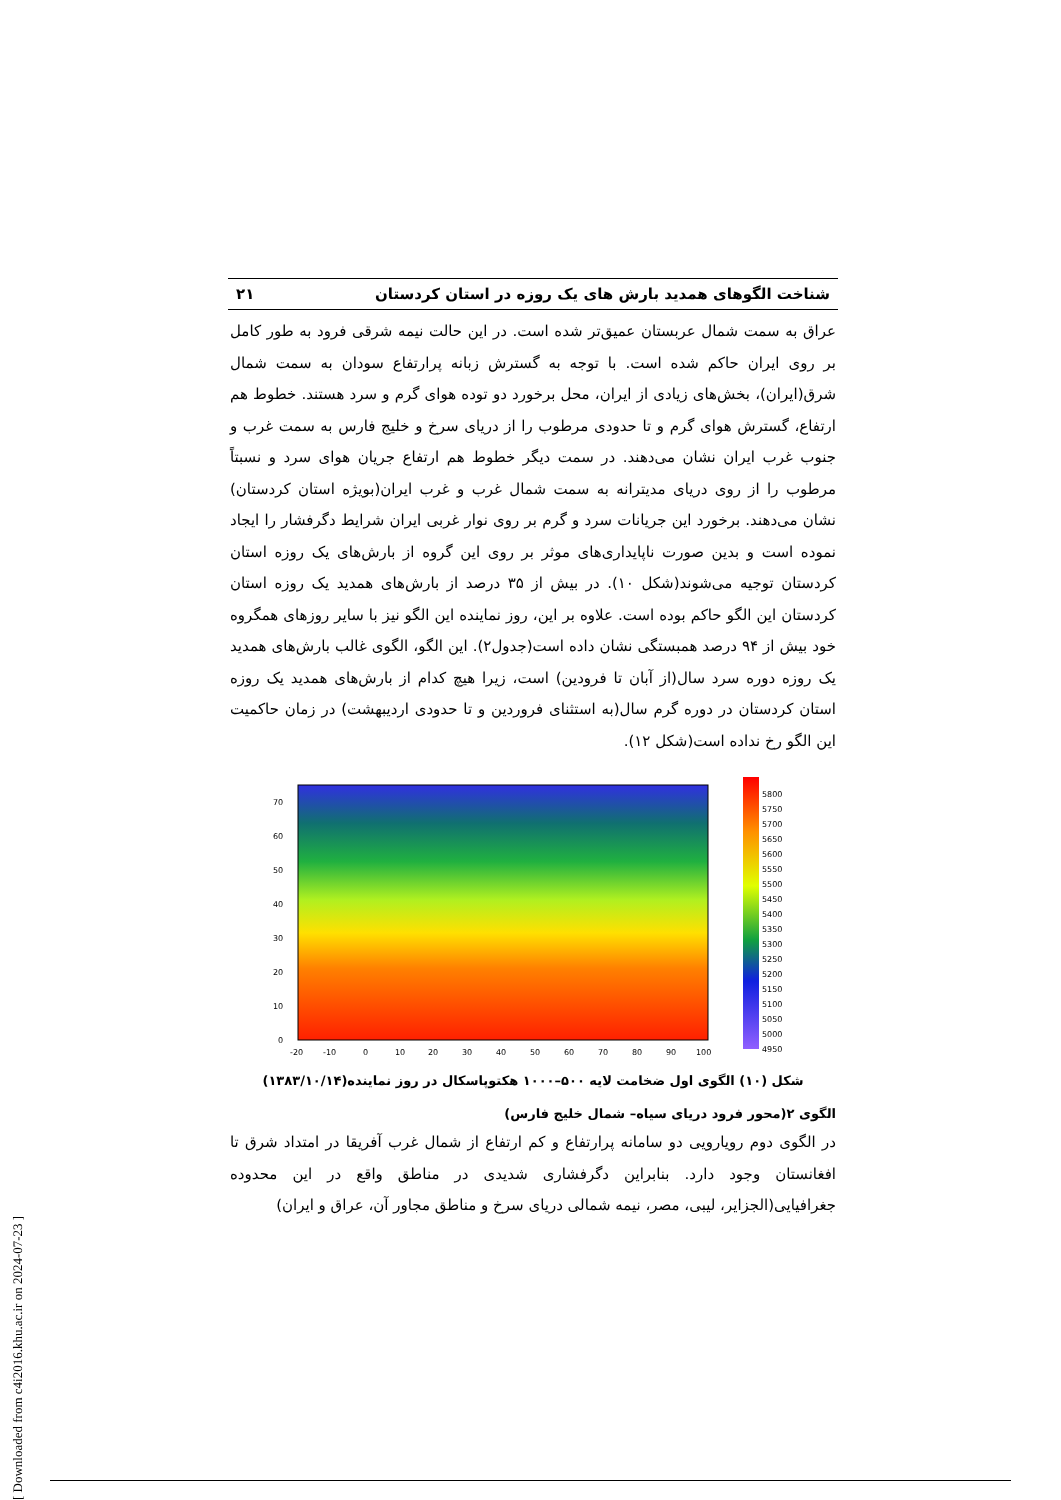شناخت الگوهای همدید بارش های یک روزه در استان کردستان ۲۱
عراق به سمت شمال عربستان عمیق‌تر شده است. در این حالت نیمه شرقی فرود به طور کامل بر روی ایران حاکم شده است. با توجه به گسترش زبانه پرارتفاع سودان به سمت شمال شرق(ایران)، بخش‌های زیادی از ایران، محل برخورد دو توده هوای گرم و سرد هستند. خطوط هم ارتفاع، گسترش هوای گرم و تا حدودی مرطوب را از دریای سرخ و خلیج فارس به سمت غرب و جنوب غرب ایران نشان می‌دهند. در سمت دیگر خطوط هم ارتفاع جریان هوای سرد و نسبتاً مرطوب را از روی دریای مدیترانه به سمت شمال غرب و غرب ایران(بویژه استان کردستان) نشان می‌دهند. برخورد این جریانات سرد و گرم بر روی نوار غربی ایران شرایط دگرفشار را ایجاد نموده است و بدین صورت ناپایداری‌های موثر بر روی این گروه از بارش‌های یک روزه استان کردستان توجیه می‌شوند(شکل ۱۰). در بیش از ۳۵ درصد از بارش‌های همدید یک روزه استان کردستان این الگو حاکم بوده است. علاوه بر این، روز نماینده این الگو نیز با سایر روزهای همگروه خود بیش از ۹۴ درصد همبستگی نشان داده است(جدول۲). این الگو، الگوی غالب بارش‌های همدید یک روزه دوره سرد سال(از آبان تا فرودین) است، زیرا هیچ کدام از بارش‌های همدید یک روزه استان کردستان در دوره گرم سال(به استثنای فروردین و تا حدودی اردیبهشت) در زمان حاکمیت این الگو رخ نداده است(شکل ۱۲).
70
60
50
40
30
20
10
0
-20
-10
0
10
20
30
40
50
60
70
80
90
100
5800
5750
5700
5650
5600
5550
5500
5450
5400
5350
5300
5250
5200
5150
5100
5050
5000
4950
شکل (۱۰) الگوی اول ضخامت لایه ۵۰۰–۱۰۰۰ هکتوپاسکال در روز نماینده(۱۳۸۳/۱۰/۱۴)
الگوی ۲(محور فرود دریای سیاه– شمال خلیج فارس)
در الگوی دوم رویارویی دو سامانه پرارتفاع و کم ارتفاع از شمال غرب آفریقا در امتداد شرق تا افغانستان وجود دارد. بنابراین دگرفشاری شدیدی در مناطق واقع در این محدوده جغرافیایی(الجزایر، لیبی، مصر، نیمه شمالی دریای سرخ و مناطق مجاور آن، عراق و ایران)
[ Downloaded from c4i2016.khu.ac.ir on 2024-07-23 ]